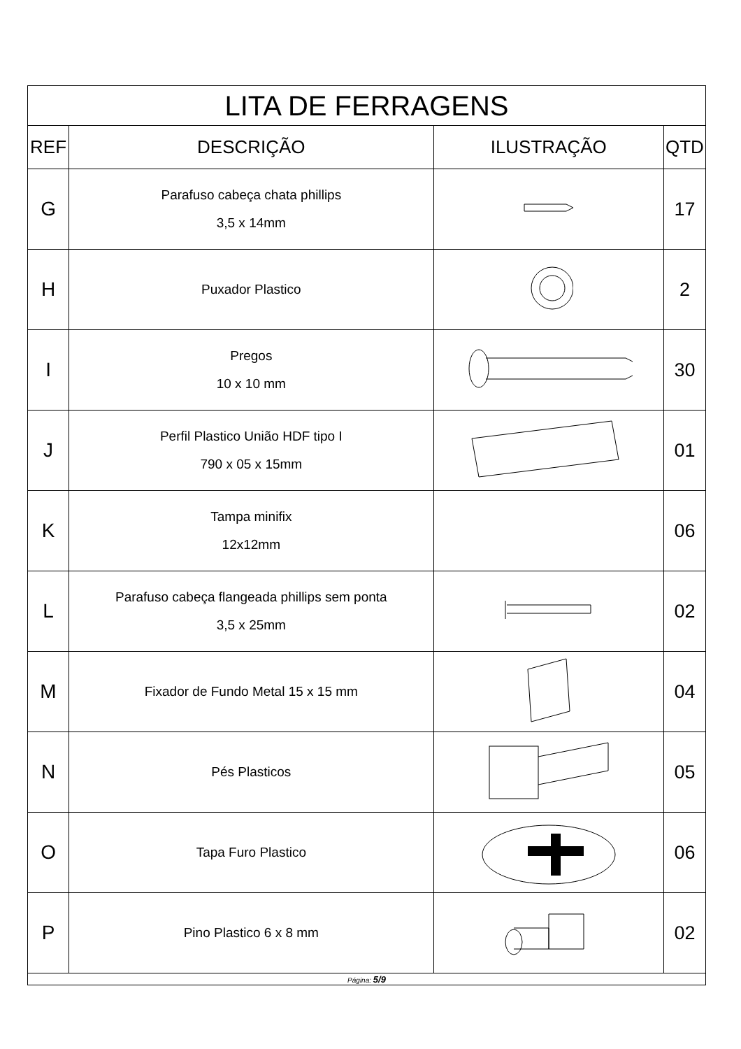| LITA DE FERRAGENS | | | |
| REF | DESCRIÇÃO | ILUSTRAÇÃO | QTD |
| G | Parafuso cabeça chata phillips 3,5 x 14mm | | 17 |
| H | Puxador Plastico | | 2 |
| I | Pregos 10 x 10 mm | | 30 |
| J | Perfil Plastico União HDF tipo I 790 x 05 x 15mm | | 01 |
| K | Tampa minifix 12x12mm | | 06 |
| L | Parafuso cabeça flangeada phillips sem ponta 3,5 x 25mm | | 02 |
| M | Fixador de Fundo Metal 15 x 15 mm | | 04 |
| N | Pés Plasticos | | 05 |
| O | Tapa Furo Plastico | | 06 |
| P | Pino Plastico 6 x 8 mm | | 02 |
| Página: 5/9 | | | |